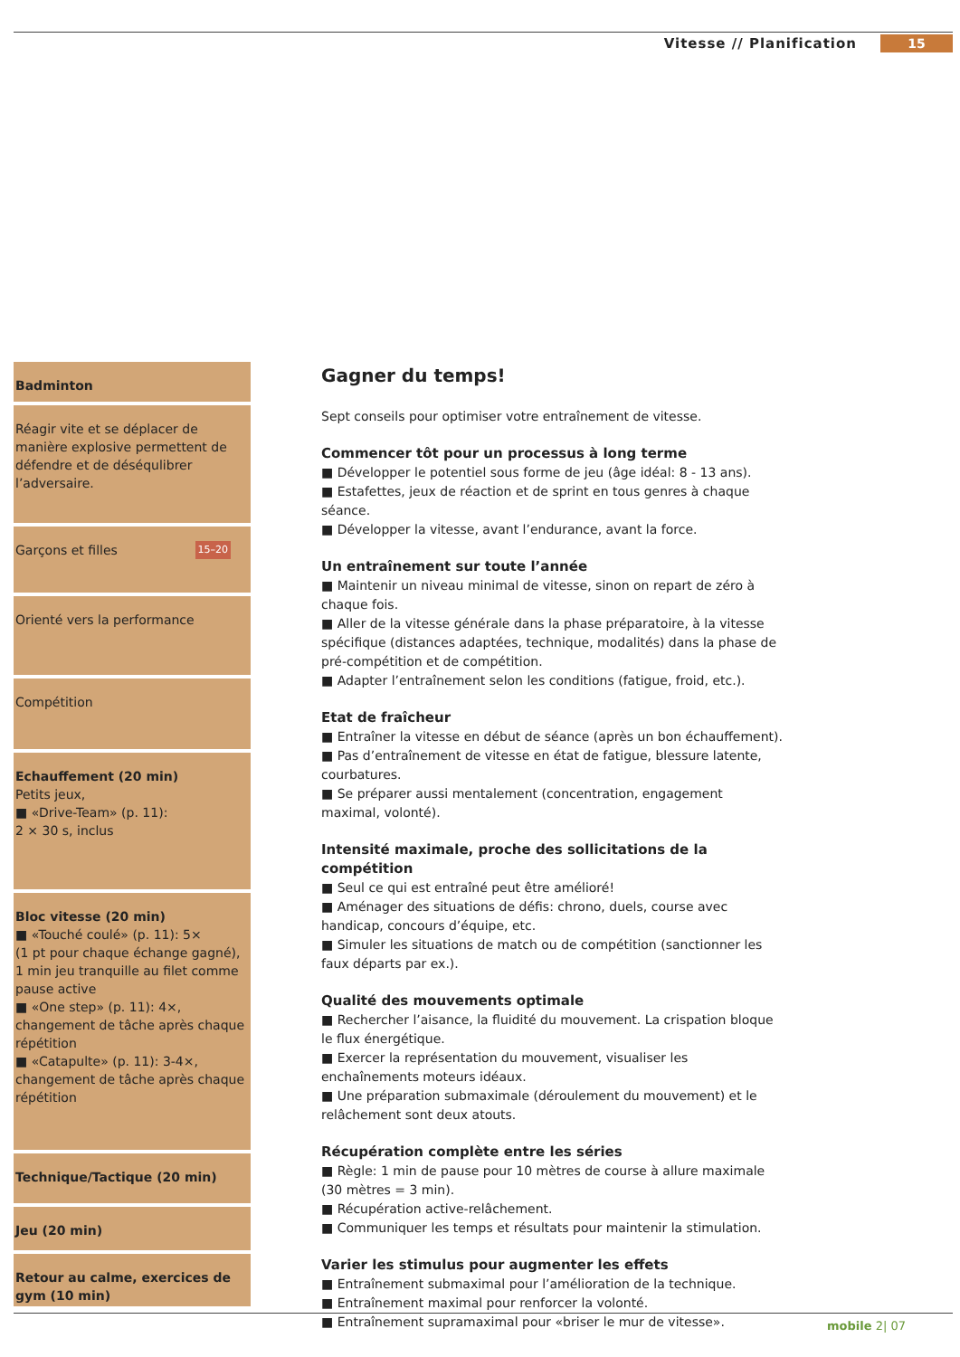Vitesse // Planification 15
Badminton
Réagir vite et se déplacer de manière explosive permettent de défendre et de déséqulibrer l’adversaire.
15–20 Garçons et filles
Orienté vers la performance
Compétition
Echauffement (20 min)
Petits jeux,
■ «Drive-Team» (p. 11):
2 × 30 s, inclus
Bloc vitesse (20 min)
■ «Touché coulé» (p. 11): 5×
(1 pt pour chaque échange gagné), 1 min jeu tranquille au filet comme pause active
■ «One step» (p. 11): 4×, changement de tâche après chaque répétition
■ «Catapulte» (p. 11): 3-4×, change­ment de tâche après chaque répétition
Technique/Tactique (20 min)
Jeu (20 min)
Retour au calme, exercices de gym (10 min)
Gagner du temps!
Sept conseils pour optimiser votre entraînement de vitesse.
Commencer tôt pour un processus à long terme
■ Développer le potentiel sous forme de jeu (âge idéal: 8 - 13 ans).
■ Estafettes, jeux de réaction et de sprint en tous genres à chaque séance.
■ Développer la vitesse, avant l’endurance, avant la force.
Un entraînement sur toute l’année
■ Maintenir un niveau minimal de vitesse, sinon on repart de zéro à chaque fois.
■ Aller de la vitesse générale dans la phase préparatoire, à la vitesse spécifique (distances adaptées, technique, modalités) dans la phase de pré-compétition et de compétition.
■ Adapter l’entraînement selon les conditions (fatigue, froid, etc.).
Etat de fraîcheur
■ Entraîner la vitesse en début de séance (après un bon échauffement).
■ Pas d’entraînement de vitesse en état de fatigue, blessure latente, courbatures.
■ Se préparer aussi mentalement (concentration, engagement maximal, volonté).
Intensité maximale, proche des sollicitations de la compétition
■ Seul ce qui est entraîné peut être amélioré!
■ Aménager des situations de défis: chrono, duels, course avec handicap, concours d’équipe, etc.
■ Simuler les situations de match ou de compétition (sanctionner les faux départs par ex.).
Qualité des mouvements optimale
■ Rechercher l’aisance, la fluidité du mouvement. La crispation bloque le flux énergétique.
■ Exercer la représentation du mouvement, visualiser les enchaînements moteurs idéaux.
■ Une préparation submaximale (déroulement du mouvement) et le relâche­ment sont deux atouts.
Récupération complète entre les séries
■ Règle: 1 min de pause pour 10 mètres de course à allure maximale (30 mètres = 3 min).
■ Récupération active-relâchement.
■ Communiquer les temps et résultats pour maintenir la stimulation.
Varier les stimulus pour augmenter les effets
■ Entraînement submaximal pour l’amélioration de la technique.
■ Entraînement maximal pour renforcer la volonté.
■ Entraînement supramaximal pour «briser le mur de vitesse».
mobile 2| 07